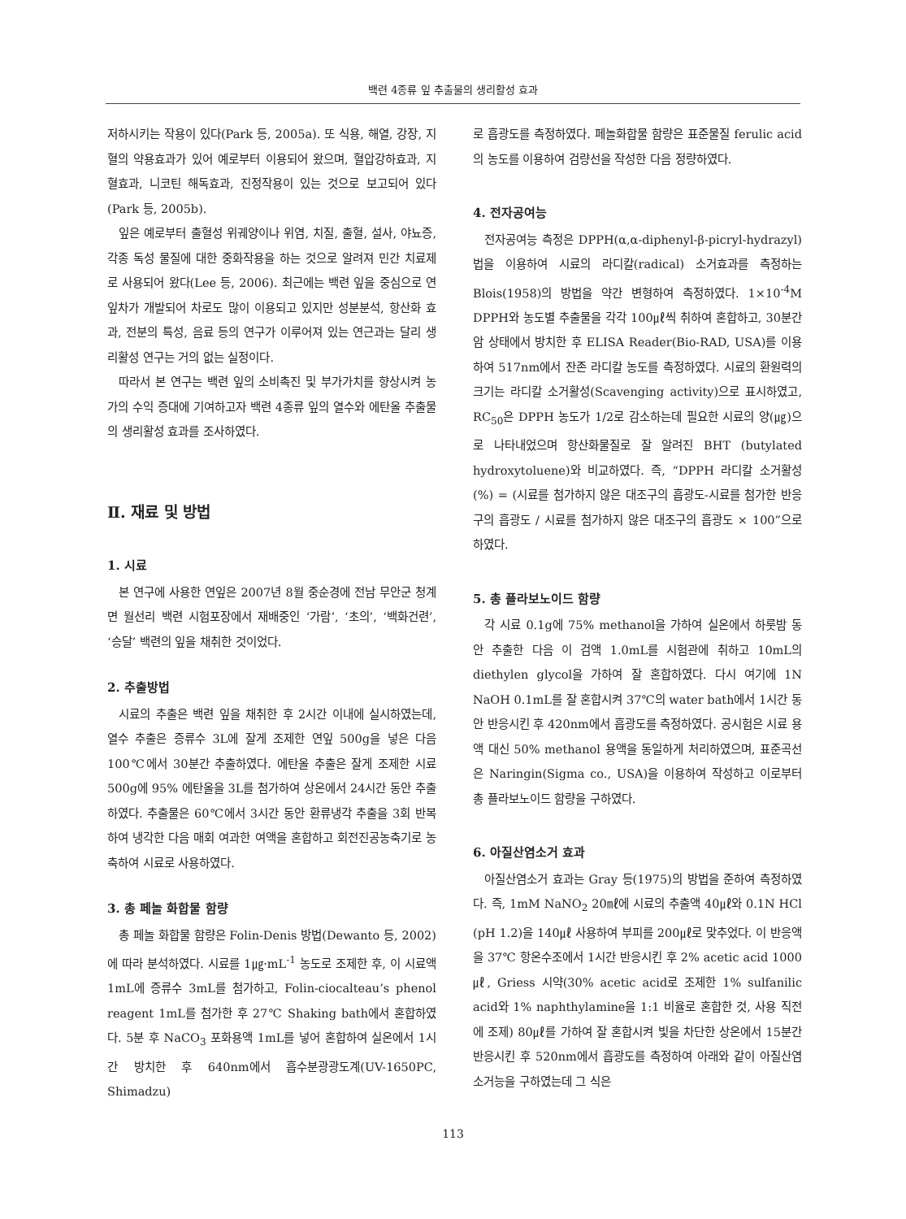백련 4종류 잎 추출물의 생리활성 효과
저하시키는 작용이 있다(Park 등, 2005a). 또 식용, 해열, 강장, 지혈의 약용효과가 있어 예로부터 이용되어 왔으며, 혈압강하효과, 지혈효과, 니코틴 해독효과, 진정작용이 있는 것으로 보고되어 있다(Park 등, 2005b).
잎은 예로부터 출혈성 위궤양이나 위염, 치질, 출혈, 설사, 야뇨증, 각종 독성 물질에 대한 중화작용을 하는 것으로 알려져 민간 치료제로 사용되어 왔다(Lee 등, 2006). 최근에는 백련 잎을 중심으로 연잎차가 개발되어 차로도 많이 이용되고 있지만 성분분석, 항산화 효과, 전분의 특성, 음료 등의 연구가 이루어져 있는 연근과는 달리 생리활성 연구는 거의 없는 실정이다.
따라서 본 연구는 백련 잎의 소비촉진 및 부가가치를 향상시켜 농가의 수익 증대에 기여하고자 백련 4종류 잎의 열수와 에탄올 추출물의 생리활성 효과를 조사하였다.
Ⅱ. 재료 및 방법
1. 시료
본 연구에 사용한 연잎은 2007년 8월 중순경에 전남 무안군 청계면 월선리 백련 시험포장에서 재배중인 ‘가람’, ‘초의’, ‘백화건련’, ‘승달’ 백련의 잎을 채취한 것이었다.
2. 추출방법
시료의 추출은 백련 잎을 채취한 후 2시간 이내에 실시하였는데, 열수 추출은 증류수 3L에 잘게 조제한 연잎 500g을 넣은 다음 100℃에서 30분간 추출하였다. 에탄올 추출은 잘게 조제한 시료 500g에 95% 에탄올을 3L를 첨가하여 상온에서 24시간 동안 추출하였다. 추출물은 60℃에서 3시간 동안 환류냉각 추출을 3회 반복하여 냉각한 다음 매회 여과한 여액을 혼합하고 회전진공농축기로 농축하여 시료로 사용하였다.
3. 총 페놀 화합물 함량
총 페놀 화합물 함량은 Folin-Denis 방법(Dewanto 등, 2002)에 따라 분석하였다. 시료를 1㎍·mL<sup>-1</sup> 농도로 조제한 후, 이 시료액 1mL에 증류수 3mL를 첨가하고, Folin-ciocalteau’s phenol reagent 1mL를 첨가한 후 27℃ Shaking bath에서 혼합하였다. 5분 후 NaCO<sub>3</sub> 포화용액 1mL를 넣어 혼합하여 실온에서 1시간 방치한 후 640nm에서 흡수분광광도계(UV-1650PC, Shimadzu)
로 흡광도를 측정하였다. 페놀화합물 함량은 표준물질 ferulic acid의 농도를 이용하여 검량선을 작성한 다음 정량하였다.
4. 전자공여능
전자공여능 측정은 DPPH(α,α-diphenyl-β-picryl-hydrazyl)법을 이용하여 시료의 라디칼(radical) 소거효과를 측정하는 Blois(1958)의 방법을 약간 변형하여 측정하였다. 1×10<sup>-4</sup>M DPPH와 농도별 추출물을 각각 100㎕씩 취하여 혼합하고, 30분간 암 상태에서 방치한 후 ELISA Reader(Bio-RAD, USA)를 이용하여 517nm에서 잔존 라디칼 농도를 측정하였다. 시료의 환원력의 크기는 라디칼 소거활성(Scavenging activity)으로 표시하였고, RC<sub>50</sub>은 DPPH 농도가 1/2로 감소하는데 필요한 시료의 양(㎍)으로 나타내었으며 항산화물질로 잘 알려진 BHT (butylated hydroxytoluene)와 비교하였다. 즉, “DPPH 라디칼 소거활성(%) = (시료를 첨가하지 않은 대조구의 흡광도-시료를 첨가한 반응구의 흡광도 / 시료를 첨가하지 않은 대조구의 흡광도 × 100”으로 하였다.
5. 총 플라보노이드 함량
각 시료 0.1g에 75% methanol을 가하여 실온에서 하룻밤 동안 추출한 다음 이 검액 1.0mL를 시험관에 취하고 10mL의 diethylen glycol을 가하여 잘 혼합하였다. 다시 여기에 1N NaOH 0.1mL를 잘 혼합시켜 37℃의 water bath에서 1시간 동안 반응시킨 후 420nm에서 흡광도를 측정하였다. 공시험은 시료 용액 대신 50% methanol 용액을 동일하게 처리하였으며, 표준곡선은 Naringin(Sigma co., USA)을 이용하여 작성하고 이로부터 총 플라보노이드 함량을 구하였다.
6. 아질산염소거 효과
아질산염소거 효과는 Gray 등(1975)의 방법을 준하여 측정하였다. 즉, 1mM NaNO<sub>2</sub> 20㎖에 시료의 추출액 40㎕와 0.1N HCl (pH 1.2)을 140㎕ 사용하여 부피를 200㎕로 맞추었다. 이 반응액을 37℃ 항온수조에서 1시간 반응시킨 후 2% acetic acid 1000㎕, Griess 시약(30% acetic acid로 조제한 1% sulfanilic acid와 1% naphthylamine을 1:1 비율로 혼합한 것, 사용 직전에 조제) 80㎕를 가하여 잘 혼합시켜 빛을 차단한 상온에서 15분간 반응시킨 후 520nm에서 흡광도를 측정하여 아래와 같이 아질산염 소거능을 구하였는데 그 식은
113